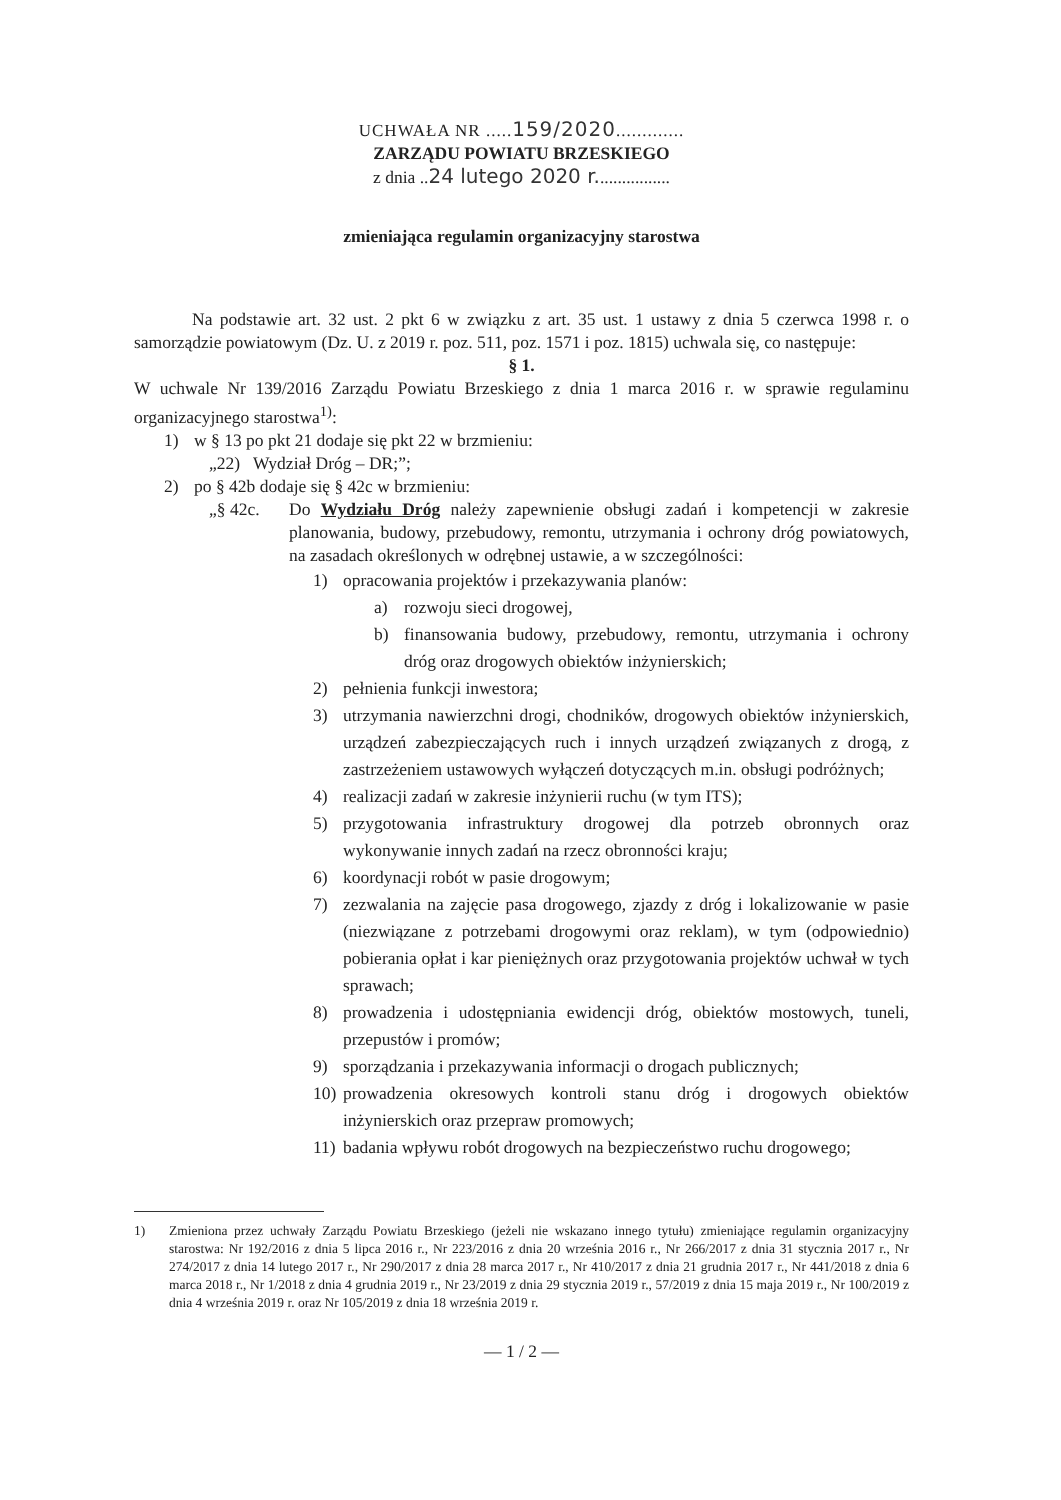UCHWAŁA NR .....159/2020.............
ZARZĄDU POWIATU BRZESKIEGO
z dnia ..24 lutego 2020 r.................
zmieniająca regulamin organizacyjny starostwa
Na podstawie art. 32 ust. 2 pkt 6 w związku z art. 35 ust. 1 ustawy z dnia 5 czerwca 1998 r. o samorządzie powiatowym (Dz. U. z 2019 r. poz. 511, poz. 1571 i poz. 1815) uchwala się, co następuje:
§ 1.
W uchwale Nr 139/2016 Zarządu Powiatu Brzeskiego z dnia 1 marca 2016 r. w sprawie regulaminu organizacyjnego starostwa<sup>1)</sup>:
1) w § 13 po pkt 21 dodaje się pkt 22 w brzmieniu:
„22) Wydział Dróg – DR;”;
2) po § 42b dodaje się § 42c w brzmieniu:
„§ 42c. Do Wydziału Dróg należy zapewnienie obsługi zadań i kompetencji w zakresie planowania, budowy, przebudowy, remontu, utrzymania i ochrony dróg powiatowych, na zasadach określonych w odrębnej ustawie, a w szczególności:
1) opracowania projektów i przekazywania planów:
a) rozwoju sieci drogowej,
b) finansowania budowy, przebudowy, remontu, utrzymania i ochrony dróg oraz drogowych obiektów inżynierskich;
2) pełnienia funkcji inwestora;
3) utrzymania nawierzchni drogi, chodników, drogowych obiektów inżynierskich, urządzeń zabezpieczających ruch i innych urządzeń związanych z drogą, z zastrzeżeniem ustawowych wyłączeń dotyczących m.in. obsługi podróżnych;
4) realizacji zadań w zakresie inżynierii ruchu (w tym ITS);
5) przygotowania infrastruktury drogowej dla potrzeb obronnych oraz wykonywanie innych zadań na rzecz obronności kraju;
6) koordynacji robót w pasie drogowym;
7) zezwalania na zajęcie pasa drogowego, zjazdy z dróg i lokalizowanie w pasie (niezwiązane z potrzebami drogowymi oraz reklam), w tym (odpowiednio) pobierania opłat i kar pieniężnych oraz przygotowania projektów uchwał w tych sprawach;
8) prowadzenia i udostępniania ewidencji dróg, obiektów mostowych, tuneli, przepustów i promów;
9) sporządzania i przekazywania informacji o drogach publicznych;
10)
prowadzenia okresowych kontroli stanu dróg i drogowych obiektów inżynierskich oraz przepraw promowych;
11)
badania wpływu robót drogowych na bezpieczeństwo ruchu drogowego;
1) Zmieniona przez uchwały Zarządu Powiatu Brzeskiego (jeżeli nie wskazano innego tytułu) zmieniające regulamin organizacyjny starostwa: Nr 192/2016 z dnia 5 lipca 2016 r., Nr 223/2016 z dnia 20 września 2016 r., Nr 266/2017 z dnia 31 stycznia 2017 r., Nr 274/2017 z dnia 14 lutego 2017 r., Nr 290/2017 z dnia 28 marca 2017 r., Nr 410/2017 z dnia 21 grudnia 2017 r., Nr 441/2018 z dnia 6 marca 2018 r., Nr 1/2018 z dnia 4 grudnia 2019 r., Nr 23/2019 z dnia 29 stycznia 2019 r., 57/2019 z dnia 15 maja 2019 r., Nr 100/2019 z dnia 4 września 2019 r. oraz Nr 105/2019 z dnia 18 września 2019 r.
— 1 / 2 —